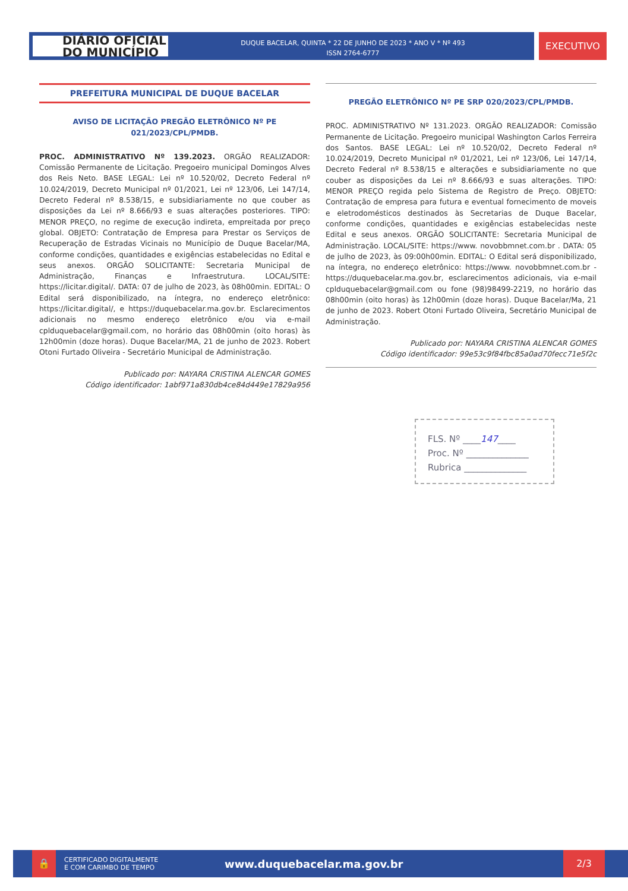DIÁRIO OFICIAL
DO MUNICÍPIO
DUQUE BACELAR, QUINTA * 22 DE JUNHO DE 2023 * ANO V * Nº 493
ISSN 2764-6777
EXECUTIVO
PREFEITURA MUNICIPAL DE DUQUE BACELAR
AVISO DE LICITAÇÃO PREGÃO ELETRÔNICO Nº PE 021/2023/CPL/PMDB.
PROC. ADMINISTRATIVO Nº 139.2023. ORGÃO REALIZADOR: Comissão Permanente de Licitação. Pregoeiro municipal Domingos Alves dos Reis Neto. BASE LEGAL: Lei nº 10.520/02, Decreto Federal nº 10.024/2019, Decreto Municipal nº 01/2021, Lei nº 123/06, Lei 147/14, Decreto Federal nº 8.538/15, e subsidiariamente no que couber as disposições da Lei nº 8.666/93 e suas alterações posteriores. TIPO: MENOR PREÇO, no regime de execução indireta, empreitada por preço global. OBJETO: Contratação de Empresa para Prestar os Serviços de Recuperação de Estradas Vicinais no Município de Duque Bacelar/MA, conforme condições, quantidades e exigências estabelecidas no Edital e seus anexos. ORGÃO SOLICITANTE: Secretaria Municipal de Administração, Finanças e Infraestrutura. LOCAL/SITE: https://licitar.digital/. DATA: 07 de julho de 2023, às 08h00min. EDITAL: O Edital será disponibilizado, na íntegra, no endereço eletrônico: https://licitar.digital/, e https://duquebacelar.ma.gov.br. Esclarecimentos adicionais no mesmo endereço eletrônico e/ou via e-mail cplduquebacelar@gmail.com, no horário das 08h00min (oito horas) às 12h00min (doze horas). Duque Bacelar/MA, 21 de junho de 2023. Robert Otoni Furtado Oliveira - Secretário Municipal de Administração.
Publicado por: NAYARA CRISTINA ALENCAR GOMES
Código identificador: 1abf971a830db4ce84d449e17829a956
PREGÃO ELETRÔNICO Nº PE SRP 020/2023/CPL/PMDB.
PROC. ADMINISTRATIVO Nº 131.2023. ORGÃO REALIZADOR: Comissão Permanente de Licitação. Pregoeiro municipal Washington Carlos Ferreira dos Santos. BASE LEGAL: Lei nº 10.520/02, Decreto Federal nº 10.024/2019, Decreto Municipal nº 01/2021, Lei nº 123/06, Lei 147/14, Decreto Federal nº 8.538/15 e alterações e subsidiariamente no que couber as disposições da Lei nº 8.666/93 e suas alterações. TIPO: MENOR PREÇO regida pelo Sistema de Registro de Preço. OBJETO: Contratação de empresa para futura e eventual fornecimento de moveis e eletrodomésticos destinados às Secretarias de Duque Bacelar, conforme condições, quantidades e exigências estabelecidas neste Edital e seus anexos. ORGÃO SOLICITANTE: Secretaria Municipal de Administração. LOCAL/SITE: https://www. novobbmnet.com.br . DATA: 05 de julho de 2023, às 09:00h00min. EDITAL: O Edital será disponibilizado, na íntegra, no endereço eletrônico: https://www. novobbmnet.com.br - https://duquebacelar.ma.gov.br, esclarecimentos adicionais, via e-mail cplduquebacelar@gmail.com ou fone (98)98499-2219, no horário das 08h00min (oito horas) às 12h00min (doze horas). Duque Bacelar/Ma, 21 de junho de 2023. Robert Otoni Furtado Oliveira, Secretário Municipal de Administração.
Publicado por: NAYARA CRISTINA ALENCAR GOMES
Código identificador: 99e53c9f84fbc85a0ad70fecc71e5f2c
FLS. Nº ____147____
Proc. Nº ______________
Rubrica ______________
🔒
CERTIFICADO DIGITALMENTE
E COM CARIMBO DE TEMPO
www.duquebacelar.ma.gov.br
2/3